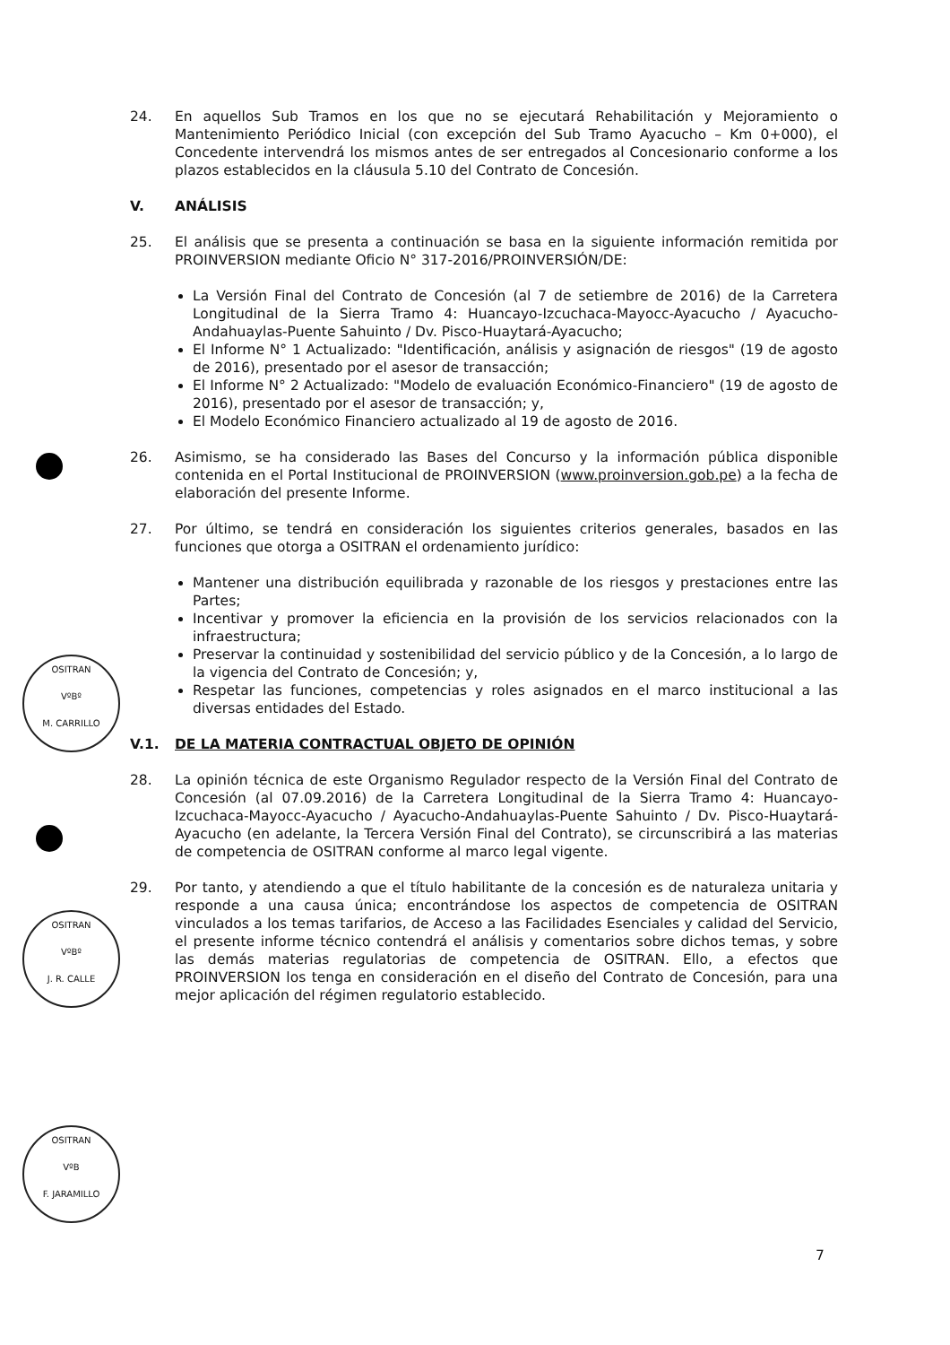OSITRAN
VºBº
M. CARRILLO
OSITRAN
VºBº
J. R. CALLE
OSITRAN
VºB
F. JARAMILLO
24. En aquellos Sub Tramos en los que no se ejecutará Rehabilitación y Mejoramiento o Mantenimiento Periódico Inicial (con excepción del Sub Tramo Ayacucho – Km 0+000), el Concedente intervendrá los mismos antes de ser entregados al Concesionario conforme a los plazos establecidos en la cláusula 5.10 del Contrato de Concesión.
V. ANÁLISIS
25. El análisis que se presenta a continuación se basa en la siguiente información remitida por PROINVERSION mediante Oficio N° 317-2016/PROINVERSIÓN/DE:
La Versión Final del Contrato de Concesión (al 7 de setiembre de 2016) de la Carretera Longitudinal de la Sierra Tramo 4: Huancayo-Izcuchaca-Mayocc-Ayacucho / Ayacucho-Andahuaylas-Puente Sahuinto / Dv. Pisco-Huaytará-Ayacucho;
El Informe N° 1 Actualizado: "Identificación, análisis y asignación de riesgos" (19 de agosto de 2016), presentado por el asesor de transacción;
El Informe N° 2 Actualizado: "Modelo de evaluación Económico-Financiero" (19 de agosto de 2016), presentado por el asesor de transacción; y,
El Modelo Económico Financiero actualizado al 19 de agosto de 2016.
26. Asimismo, se ha considerado las Bases del Concurso y la información pública disponible contenida en el Portal Institucional de PROINVERSION (www.proinversion.gob.pe) a la fecha de elaboración del presente Informe.
27. Por último, se tendrá en consideración los siguientes criterios generales, basados en las funciones que otorga a OSITRAN el ordenamiento jurídico:
Mantener una distribución equilibrada y razonable de los riesgos y prestaciones entre las Partes;
Incentivar y promover la eficiencia en la provisión de los servicios relacionados con la infraestructura;
Preservar la continuidad y sostenibilidad del servicio público y de la Concesión, a lo largo de la vigencia del Contrato de Concesión; y,
Respetar las funciones, competencias y roles asignados en el marco institucional a las diversas entidades del Estado.
V.1. DE LA MATERIA CONTRACTUAL OBJETO DE OPINIÓN
28. La opinión técnica de este Organismo Regulador respecto de la Versión Final del Contrato de Concesión (al 07.09.2016) de la Carretera Longitudinal de la Sierra Tramo 4: Huancayo-Izcuchaca-Mayocc-Ayacucho / Ayacucho-Andahuaylas-Puente Sahuinto / Dv. Pisco-Huaytará-Ayacucho (en adelante, la Tercera Versión Final del Contrato), se circunscribirá a las materias de competencia de OSITRAN conforme al marco legal vigente.
29. Por tanto, y atendiendo a que el título habilitante de la concesión es de naturaleza unitaria y responde a una causa única; encontrándose los aspectos de competencia de OSITRAN vinculados a los temas tarifarios, de Acceso a las Facilidades Esenciales y calidad del Servicio, el presente informe técnico contendrá el análisis y comentarios sobre dichos temas, y sobre las demás materias regulatorias de competencia de OSITRAN. Ello, a efectos que PROINVERSION los tenga en consideración en el diseño del Contrato de Concesión, para una mejor aplicación del régimen regulatorio establecido.
7